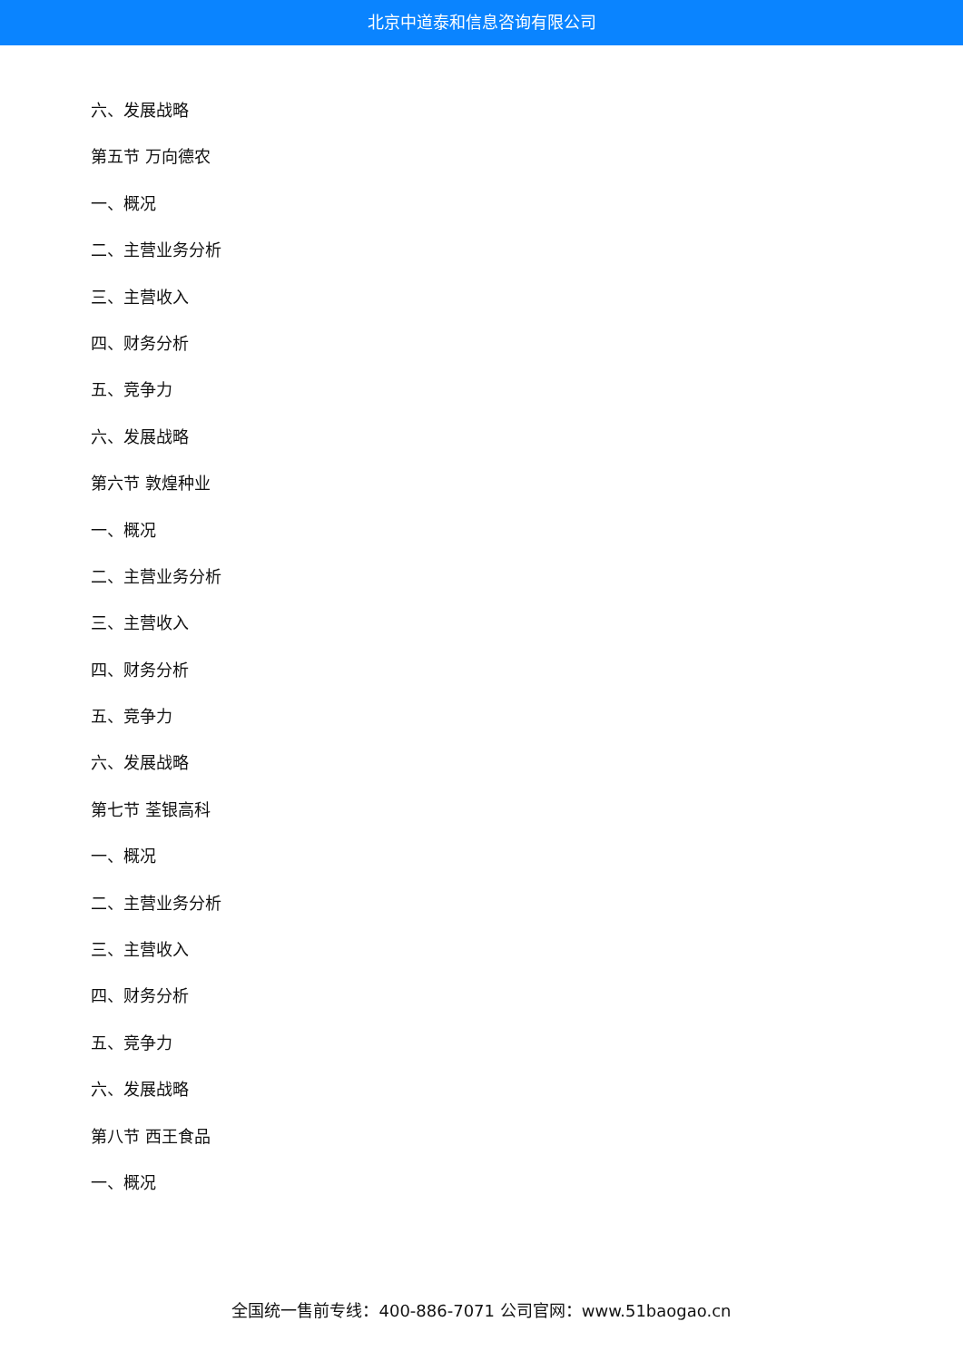北京中道泰和信息咨询有限公司
六、发展战略
第五节 万向德农
一、概况
二、主营业务分析
三、主营收入
四、财务分析
五、竞争力
六、发展战略
第六节 敦煌种业
一、概况
二、主营业务分析
三、主营收入
四、财务分析
五、竞争力
六、发展战略
第七节 荃银高科
一、概况
二、主营业务分析
三、主营收入
四、财务分析
五、竞争力
六、发展战略
第八节 西王食品
一、概况
全国统一售前专线：400-886-7071 公司官网：www.51baogao.cn